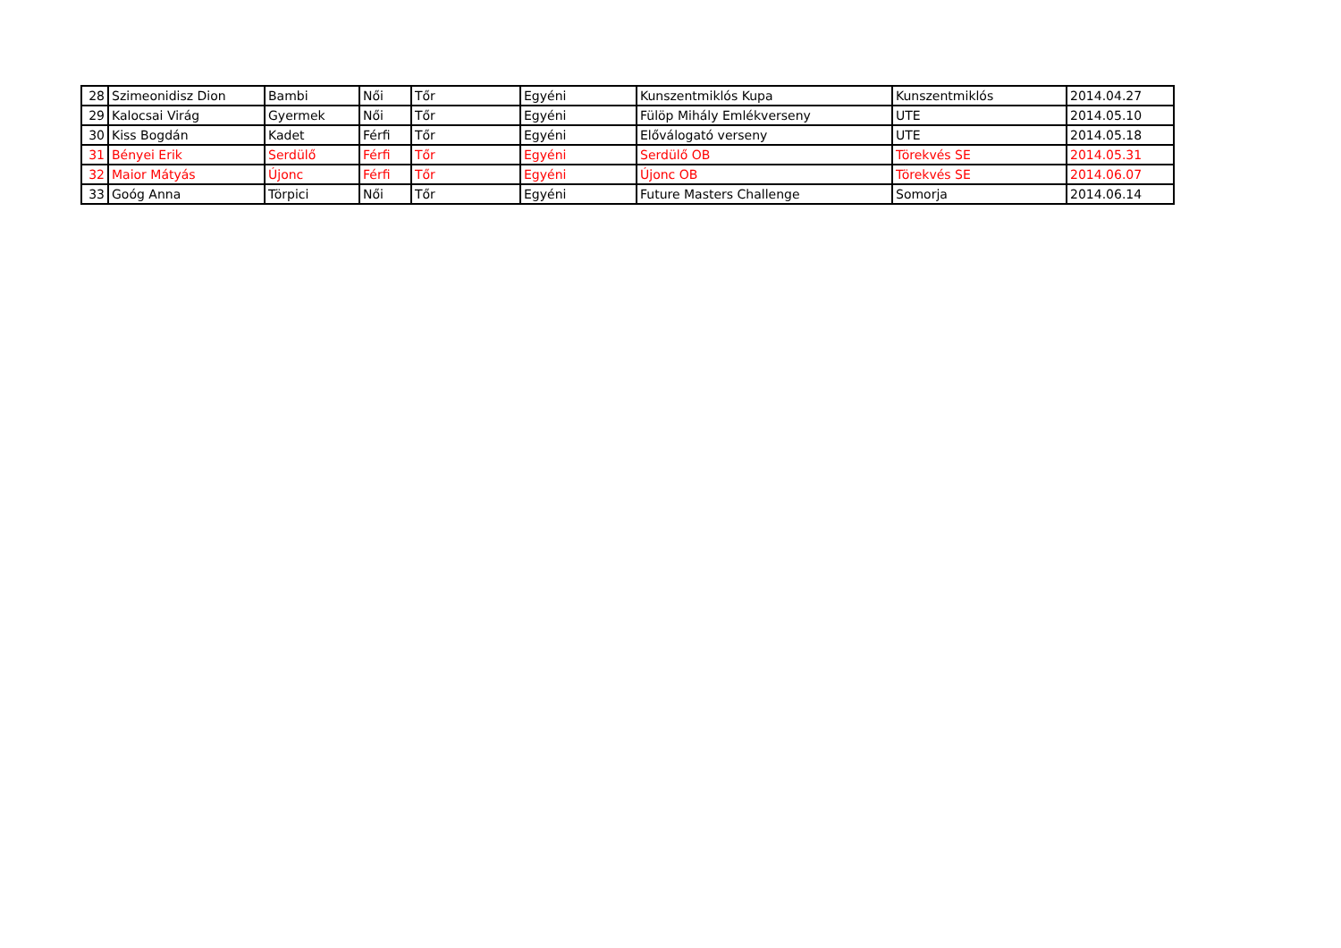| 28 | Szimeonidisz Dion | Bambi | Női | Tőr | Egyéni | Kunszentmiklós Kupa | Kunszentmiklós | 2014.04.27 |
| 29 | Kalocsai Virág | Gyermek | Női | Tőr | Egyéni | Fülöp Mihály Emlékverseny | UTE | 2014.05.10 |
| 30 | Kiss Bogdán | Kadet | Férfi | Tőr | Egyéni | Előválogató verseny | UTE | 2014.05.18 |
| 31 | Bényei Erik | Serdülő | Férfi | Tőr | Egyéni | Serdülő OB | Törekvés SE | 2014.05.31 |
| 32 | Maior Mátyás | Újonc | Férfi | Tőr | Egyéni | Újonc OB | Törekvés SE | 2014.06.07 |
| 33 | Goóg Anna | Törpici | Női | Tőr | Egyéni | Future Masters Challenge | Somorja | 2014.06.14 |